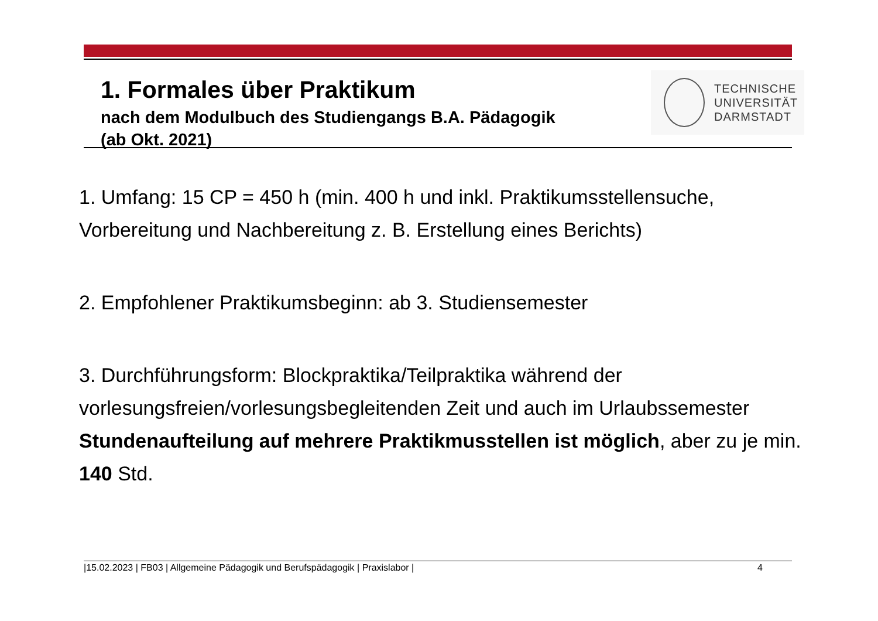1. Formales über Praktikum
nach dem Modulbuch des Studiengangs B.A. Pädagogik
(ab Okt. 2021)
TECHNISCHE
UNIVERSITÄT
DARMSTADT
1. Umfang: 15 CP = 450 h (min. 400 h und inkl. Praktikumsstellensuche,
Vorbereitung und Nachbereitung z. B. Erstellung eines Berichts)
2. Empfohlener Praktikumsbeginn: ab 3. Studiensemester
3. Durchführungsform: Blockpraktika/Teilpraktika während der
vorlesungsfreien/vorlesungsbegleitenden Zeit und auch im Urlaubssemester
Stundenaufteilung auf mehrere Praktikmusstellen ist möglich, aber zu je min.
140 Std.
|15.02.2023 | FB03 | Allgemeine Pädagogik und Berufspädagogik | Praxislabor | 4